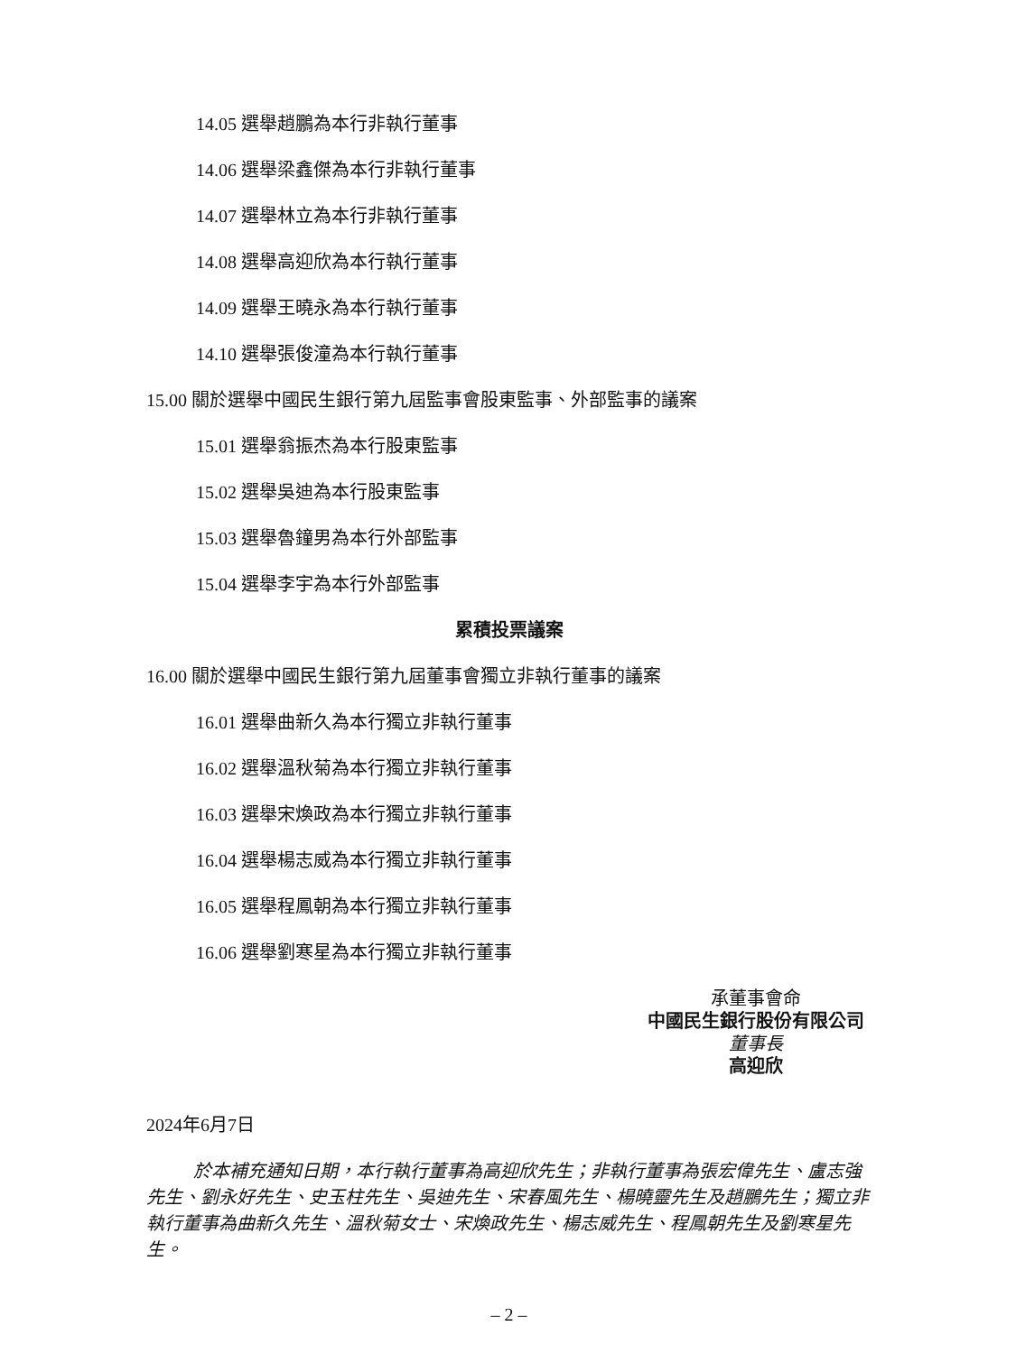14.05 選舉趙鵬為本行非執行董事
14.06 選舉梁鑫傑為本行非執行董事
14.07 選舉林立為本行非執行董事
14.08 選舉高迎欣為本行執行董事
14.09 選舉王曉永為本行執行董事
14.10 選舉張俊潼為本行執行董事
15.00 關於選舉中國民生銀行第九屆監事會股東監事、外部監事的議案
15.01 選舉翁振杰為本行股東監事
15.02 選舉吳迪為本行股東監事
15.03 選舉魯鐘男為本行外部監事
15.04 選舉李宇為本行外部監事
累積投票議案
16.00 關於選舉中國民生銀行第九屆董事會獨立非執行董事的議案
16.01 選舉曲新久為本行獨立非執行董事
16.02 選舉溫秋菊為本行獨立非執行董事
16.03 選舉宋煥政為本行獨立非執行董事
16.04 選舉楊志威為本行獨立非執行董事
16.05 選舉程鳳朝為本行獨立非執行董事
16.06 選舉劉寒星為本行獨立非執行董事
承董事會命
中國民生銀行股份有限公司
董事長
高迎欣
2024年6月7日
於本補充通知日期，本行執行董事為高迎欣先生；非執行董事為張宏偉先生、盧志強先生、劉永好先生、史玉柱先生、吳迪先生、宋春風先生、楊曉靈先生及趙鵬先生；獨立非執行董事為曲新久先生、溫秋菊女士、宋煥政先生、楊志威先生、程鳳朝先生及劉寒星先生。
– 2 –